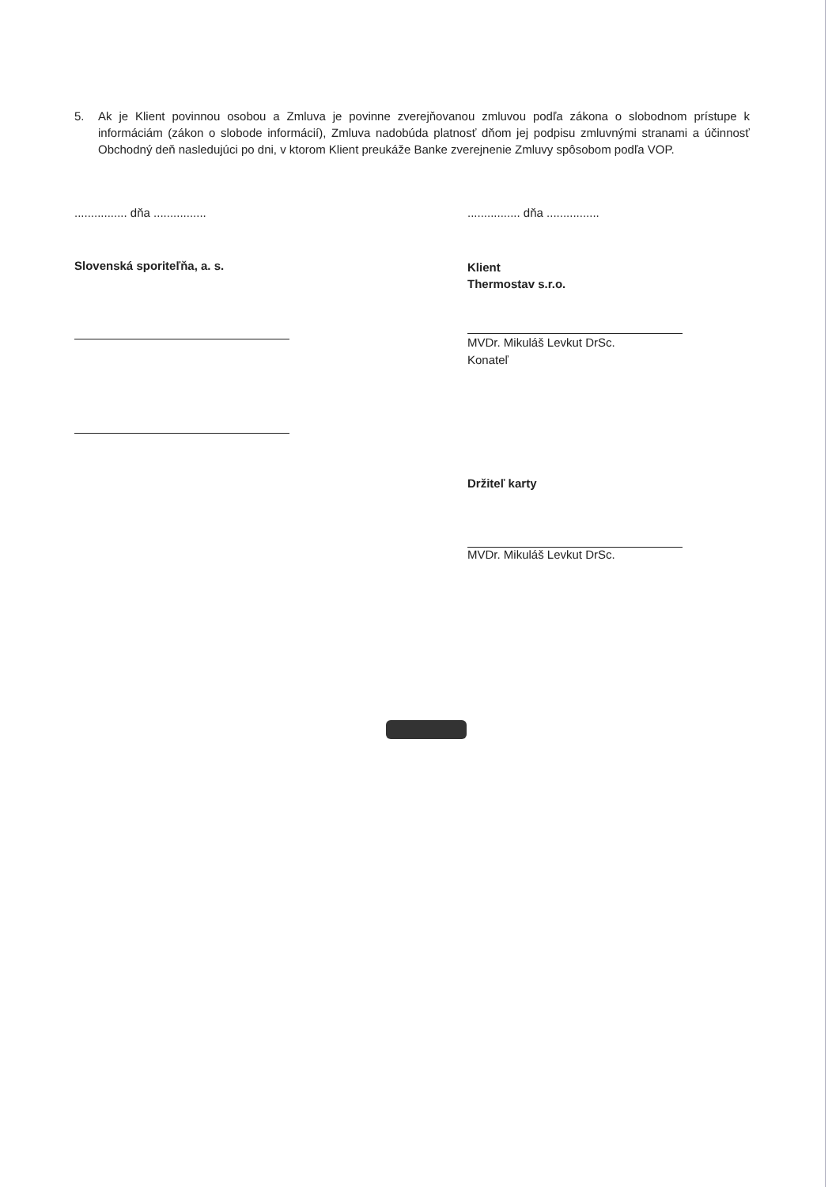5. Ak je Klient povinnou osobou a Zmluva je povinne zverejňovanou zmluvou podľa zákona o slobodnom prístupe k informáciám (zákon o slobode informácií), Zmluva nadobúda platnosť dňom jej podpisu zmluvnými stranami a účinnosť Obchodný deň nasledujúci po dni, v ktorom Klient preukáže Banke zverejnenie Zmluvy spôsobom podľa VOP.
................ dňa ................
Slovenská sporiteľňa, a. s.
................ dňa ................
Klient
Thermostav s.r.o.
MVDr. Mikuláš Levkut DrSc.
Konateľ
Držiteľ karty
MVDr. Mikuláš Levkut DrSc.